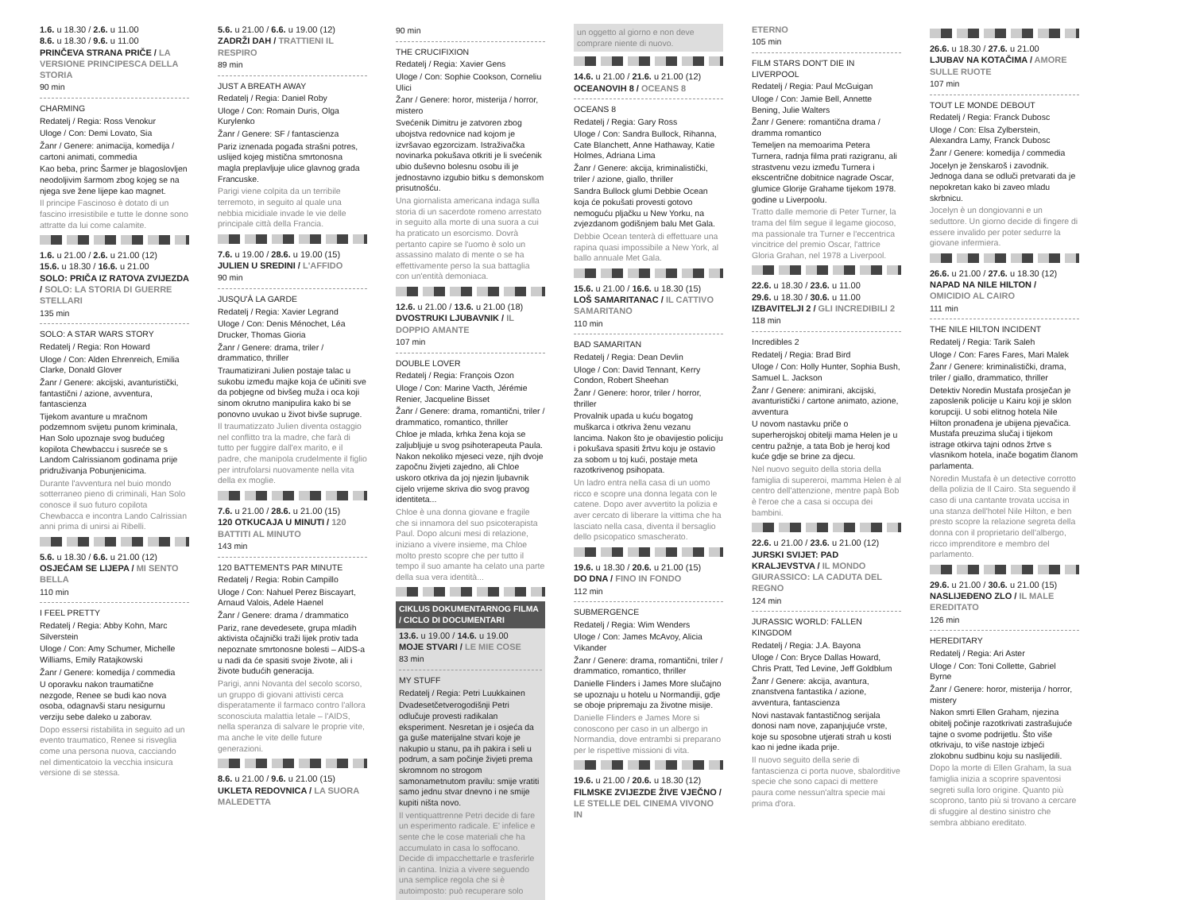1.6. u 18.30 / 2.6. u 11.00
8.6. u 18.30 / 9.6. u 11.00
PRINČEVA STRANA PRIČE / LA VERSIONE PRINCIPESCA DELLA STORIA
90 min
CHARMING
Redatelj / Regia: Ross Venokur
Uloge / Con: Demi Lovato, Sia
Žanr / Genere: animacija, komedija / cartoni animati, commedia
Kao beba, princ Šarmer je blagoslovljen neodoljivim šarmom zbog kojeg se na njega sve žene lijepe kao magnet.
Il principe Fascinoso è dotato di un fascino irresistibile e tutte le donne sono attratte da lui come calamite.
1.6. u 21.00 / 2.6. u 21.00 (12)
15.6. u 18.30 / 16.6. u 21.00
SOLO: PRIČA IZ RATOVA ZVIJEZDA / SOLO: LA STORIA DI GUERRE STELLARI
135 min
SOLO: A STAR WARS STORY
Redatelj / Regia: Ron Howard
Uloge / Con: Alden Ehrenreich, Emilia Clarke, Donald Glover
Žanr / Genere: akcijski, avanturistički, fantastični / azione, avventura, fantascienza
Tijekom avanture u mračnom podzemnom svijetu punom kriminala, Han Solo upoznaje svog budućeg kopilota Chewbaccu i susreće se s Landom Calrissianom godinama prije pridruživanja Pobunjenicima.
Durante l'avventura nel buio mondo sotterraneo pieno di criminali, Han Solo conosce il suo futuro copilota Chewbacca e incontra Lando Calrissian anni prima di unirsi ai Ribelli.
5.6. u 18.30 / 6.6. u 21.00 (12)
OSJEĆAM SE LIJEPA / MI SENTO BELLA
110 min
I FEEL PRETTY
Redatelj / Regia: Abby Kohn, Marc Silverstein
Uloge / Con: Amy Schumer, Michelle Williams, Emily Ratajkowski
Žanr / Genere: komedija / commedia
U oporavku nakon traumatične nezgode, Renee se budi kao nova osoba, odagnavši staru nesigurnu verziju sebe daleko u zaborav.
Dopo essersi ristabilita in seguito ad un evento traumatico, Renee si risveglia come una persona nuova, cacciando nel dimenticatoio la vecchia insicura versione di se stessa.
5.6. u 21.00 / 6.6. u 19.00 (12)
ZADRŽI DAH / TRATTIENI IL RESPIRO
89 min
JUST A BREATH AWAY
Redatelj / Regia: Daniel Roby
Uloge / Con: Romain Duris, Olga Kurylenko
Žanr / Genere: SF / fantascienza
Pariz iznenada pogađa strašni potres, uslijed kojeg mistična smrtonosna magla preplavljuje ulice glavnog grada Francuske.
Parigi viene colpita da un terribile terremoto, in seguito al quale una nebbia micidiale invade le vie delle principale città della Francia.
7.6. u 19.00 / 28.6. u 19.00 (15)
JULIEN U SREDINI / L'AFFIDO
90 min
JUSQU'À LA GARDE
Redatelj / Regia: Xavier Legrand
Uloge / Con: Denis Ménochet, Léa Drucker, Thomas Gioria
Žanr / Genere: drama, triler / drammatico, thriller
Traumatizirani Julien postaje talac u sukobu između majke koja će učiniti sve da pobjegne od bivšeg muža i oca koji sinom okrutno manipulira kako bi se ponovno uvukao u život bivše supruge.
Il traumatizzato Julien diventa ostaggio nel conflitto tra la madre, che farà di tutto per fuggire dall'ex marito, e il padre, che manipola crudelmente il figlio per intrufolarsi nuovamente nella vita della ex moglie.
7.6. u 21.00 / 28.6. u 21.00 (15)
120 OTKUCAJA U MINUTI / 120 BATTITI AL MINUTO
143 min
120 BATTEMENTS PAR MINUTE
Redatelj / Regia: Robin Campillo
Uloge / Con: Nahuel Perez Biscayart, Arnaud Valois, Adele Haenel
Žanr / Genere: drama / drammatico
Pariz, rane devedesete, grupa mladih aktivista očajnički traži lijek protiv tada nepoznate smrtonosne bolesti – AIDS-a u nadi da će spasiti svoje živote, ali i živote budućih generacija.
Parigi, anni Novanta del secolo scorso, un gruppo di giovani attivisti cerca disperatamente il farmaco contro l'allora sconosciuta malattia letale – l'AIDS, nella speranza di salvare le proprie vite, ma anche le vite delle future generazioni.
8.6. u 21.00 / 9.6. u 21.00 (15)
UKLETA REDOVNICA / LA SUORA MALEDETTA
90 min
THE CRUCIFIXION
Redatelj / Regia: Xavier Gens
Uloge / Con: Sophie Cookson, Corneliu Ulici
Žanr / Genere: horor, misterija / horror, mistero
Svećenik Dimitru je zatvoren zbog ubojstva redovnice nad kojom je izvršavao egzorcizam. Istraživačka novinarka pokušava otkriti je li svećenik ubio duševno bolesnu osobu ili je jednostavno izgubio bitku s demonskom prisutnošću.
Una giornalista americana indaga sulla storia di un sacerdote romeno arrestato in seguito alla morte di una suora a cui ha praticato un esorcismo. Dovrà pertanto capire se l'uomo è solo un assassino malato di mente o se ha effettivamente perso la sua battaglia con un'entità demoniaca.
12.6. u 21.00 / 13.6. u 21.00 (18)
DVOSTRUKI LJUBAVNIK / IL DOPPIO AMANTE
107 min
DOUBLE LOVER
Redatelj / Regia: François Ozon
Uloge / Con: Marine Vacth, Jérémie Renier, Jacqueline Bisset
Žanr / Genere: drama, romantični, triler / drammatico, romantico, thriller
Chloe je mlada, krhka žena koja se zaljubljuje u svog psihoterapeuta Paula. Nakon nekoliko mjeseci veze, njih dvoje započnu živjeti zajedno, ali Chloe uskoro otkriva da joj njezin ljubavnik cijelo vrijeme skriva dio svog pravog identiteta...
Chloe è una donna giovane e fragile che si innamora del suo psicoterapista Paul. Dopo alcuni mesi di relazione, iniziano a vivere insieme, ma Chloe molto presto scopre che per tutto il tempo il suo amante ha celato una parte della sua vera identità...
CIKLUS DOKUMENTARNOG FILMA / CICLO DI DOCUMENTARI
13.6. u 19.00 / 14.6. u 19.00
MOJE STVARI / LE MIE COSE
83 min
MY STUFF
Redatelj / Regia: Petri Luukkainen
Dvadesetčetverogodišnji Petri odlučuje provesti radikalan eksperiment. Nesretan je i osjeća da ga guše materijalne stvari koje je nakupio u stanu, pa ih pakira i seli u podrum, a sam počinje živjeti prema skromnom no strogom samonametnutom pravilu: smije vratiti samo jednu stvar dnevno i ne smije kupiti ništa novo.
Il ventiquattrenne Petri decide di fare un esperimento radicale. E' infelice e sente che le cose materiali che ha accumulato in casa lo soffocano. Decide di impacchettarle e trasferirle in cantina. Inizia a vivere seguendo una semplice regola che si è autoimposto: può recuperare solo
un oggetto al giorno e non deve comprare niente di nuovo.
14.6. u 21.00 / 21.6. u 21.00 (12)
OCEANOVIH 8 / OCEANS 8
OCEANS 8
Redatelj / Regia: Gary Ross
Uloge / Con: Sandra Bullock, Rihanna, Cate Blanchett, Anne Hathaway, Katie Holmes, Adriana Lima
Žanr / Genere: akcija, kriminalistički, triler / azione, giallo, thriller
Sandra Bullock glumi Debbie Ocean koja će pokušati provesti gotovo nemoguću pljačku u New Yorku, na zvjezdanom godišnjem balu Met Gala.
Debbie Ocean tenterà di effettuare una rapina quasi impossibile a New York, al ballo annuale Met Gala.
15.6. u 21.00 / 16.6. u 18.30 (15)
LOŠ SAMARITANAC / IL CATTIVO SAMARITANO
110 min
BAD SAMARITAN
Redatelj / Regia: Dean Devlin
Uloge / Con: David Tennant, Kerry Condon, Robert Sheehan
Žanr / Genere: horor, triler / horror, thriller
Provalnik upada u kuću bogatog muškarca i otkriva ženu vezanu lancima. Nakon što je obavijestio policiju i pokušava spasiti žrtvu koju je ostavio za sobom u toj kući, postaje meta razotkrivenog psihopata.
Un ladro entra nella casa di un uomo ricco e scopre una donna legata con le catene. Dopo aver avvertito la polizia e aver cercato di liberare la vittima che ha lasciato nella casa, diventa il bersaglio dello psicopatico smascherato.
19.6. u 18.30 / 20.6. u 21.00 (15)
DO DNA / FINO IN FONDO
112 min
SUBMERGENCE
Redatelj / Regia: Wim Wenders
Uloge / Con: James McAvoy, Alicia Vikander
Žanr / Genere: drama, romantični, triler / drammatico, romantico, thriller
Danielle Flinders i James More slučajno se upoznaju u hotelu u Normandiji, gdje se oboje pripremaju za životne misije.
Danielle Flinders e James More si conoscono per caso in un albergo in Normandia, dove entrambi si preparano per le rispettive missioni di vita.
19.6. u 21.00 / 20.6. u 18.30 (12)
FILMSKE ZVIJEZDE ŽIVE VJEČNO / LE STELLE DEL CINEMA VIVONO IN
ETERNO
105 min
FILM STARS DON'T DIE IN LIVERPOOL
Redatelj / Regia: Paul McGuigan
Uloge / Con: Jamie Bell, Annette Bening, Julie Walters
Žanr / Genere: romantična drama / dramma romantico
Temeljen na memoarima Petera Turnera, radnja filma prati razigranu, ali strastvenu vezu između Turnera i ekscentrične dobitnice nagrade Oscar, glumice Glorije Grahame tijekom 1978. godine u Liverpoolu.
Tratto dalle memorie di Peter Turner, la trama del film segue il legame giocoso, ma passionale tra Turner e l'eccentrica vincitrice del premio Oscar, l'attrice Gloria Grahan, nel 1978 a Liverpool.
22.6. u 18.30 / 23.6. u 11.00
29.6. u 18.30 / 30.6. u 11.00
IZBAVITELJI 2 / GLI INCREDIBILI 2
118 min
Incredibles 2
Redatelj / Regia: Brad Bird
Uloge / Con: Holly Hunter, Sophia Bush, Samuel L. Jackson
Žanr / Genere: animirani, akcijski, avanturistički / cartone animato, azione, avventura
U novom nastavku priče o superherojskoj obitelji mama Helen je u centru pažnje, a tata Bob je heroj kod kuće gdje se brine za djecu.
Nel nuovo seguito della storia della famiglia di supereroi, mamma Helen è al centro dell'attenzione, mentre papà Bob è l'eroe che a casa si occupa dei bambini.
22.6. u 21.00 / 23.6. u 21.00 (12)
JURSKI SVIJET: PAD KRALJEVSTVA / IL MONDO GIURASSICO: LA CADUTA DEL REGNO
124 min
JURASSIC WORLD: FALLEN KINGDOM
Redatelj / Regia: J.A. Bayona
Uloge / Con: Bryce Dallas Howard, Chris Pratt, Ted Levine, Jeff Goldblum
Žanr / Genere: akcija, avantura, znanstvena fantastika / azione, avventura, fantascienza
Novi nastavak fantastičnog serijala donosi nam nove, zapanjujuće vrste, koje su sposobne utjerati strah u kosti kao ni jedne ikada prije.
Il nuovo seguito della serie di fantascienza ci porta nuove, sbalorditive specie che sono capaci di mettere paura come nessun'altra specie mai prima d'ora.
26.6. u 18.30 / 27.6. u 21.00
LJUBAV NA KOTAČIMA / AMORE SULLE RUOTE
107 min
TOUT LE MONDE DEBOUT
Redatelj / Regia: Franck Dubosc
Uloge / Con: Elsa Zylberstein, Alexandra Lamy, Franck Dubosc
Žanr / Genere: komedija / commedia
Jocelyn je ženskaroš i zavodnik. Jednoga dana se odluči pretvarati da je nepokretan kako bi zaveo mladu skrbnicu.
Jocelyn è un dongiovanni e un seduttore. Un giorno decide di fingere di essere invalido per poter sedurre la giovane infermiera.
26.6. u 21.00 / 27.6. u 18.30 (12)
NAPAD NA NILE HILTON / OMICIDIO AL CAIRO
111 min
THE NILE HILTON INCIDENT
Redatelj / Regia: Tarik Saleh
Uloge / Con: Fares Fares, Mari Malek
Žanr / Genere: kriminalistički, drama, triler / giallo, drammatico, thriller
Detektiv Noredin Mustafa prosječan je zaposlenik policije u Kairu koji je sklon korupciji. U sobi elitnog hotela Nile Hilton pronađena je ubijena pjevačica. Mustafa preuzima slučaj i tijekom istrage otkirva tajni odnos žrtve s vlasnikom hotela, inače bogatim članom parlamenta.
Noredin Mustafa è un detective corrotto della polizia de Il Cairo. Sta seguendo il caso di una cantante trovata uccisa in una stanza dell'hotel Nile Hilton, e ben presto scopre la relazione segreta della donna con il proprietario dell'albergo, ricco imprenditore e membro del parlamento.
29.6. u 21.00 / 30.6. u 21.00 (15)
NASLIJEĐENO ZLO / IL MALE EREDITATO
126 min
HEREDITARY
Redatelj / Regia: Ari Aster
Uloge / Con: Toni Collette, Gabriel Byrne
Žanr / Genere: horor, misterija / horror, mistery
Nakon smrti Ellen Graham, njezina obitelj počinje razotkrivati zastrašujuće tajne o svome podrijetlu. Što više otkrivaju, to više nastoje izbjeći zlokobnu sudbinu koju su naslijedili.
Dopo la morte di Ellen Graham, la sua famiglia inizia a scoprire spaventosi segreti sulla loro origine. Quanto più scoprono, tanto più si trovano a cercare di sfuggire al destino sinistro che sembra abbiano ereditato.